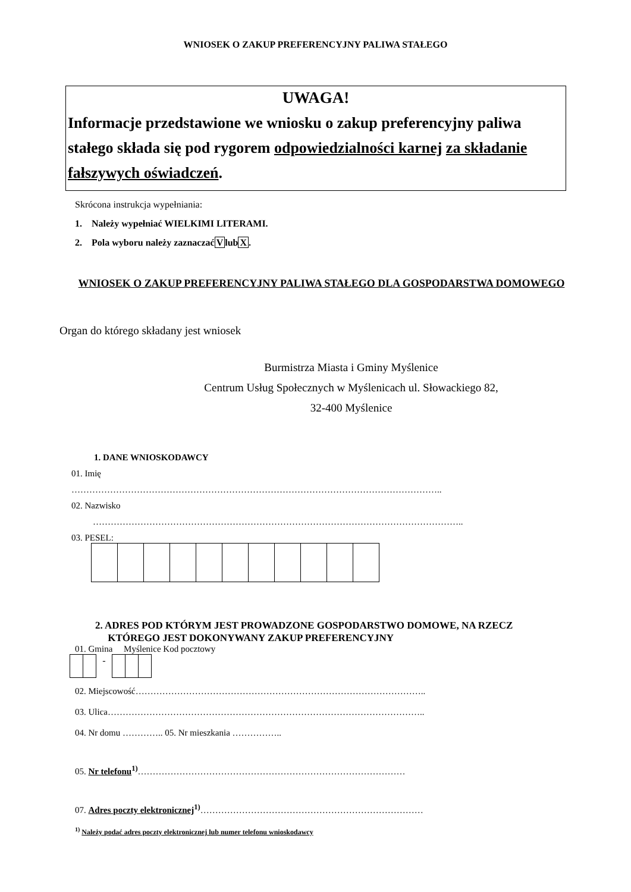WNIOSEK O ZAKUP PREFERENCYJNY PALIWA STAŁEGO
UWAGA!
Informacje przedstawione we wniosku o zakup preferencyjny paliwa stałego składa się pod rygorem odpowiedzialności karnej za składanie fałszywych oświadczeń.
Skrócona instrukcja wypełniania:
1. Należy wypełniać WIELKIMI LITERAMI.
2. Pola wyboru należy zaznaczaćVlubX.
WNIOSEK O ZAKUP PREFERENCYJNY PALIWA STAŁEGO DLA GOSPODARSTWA DOMOWEGO
Organ do którego składany jest wniosek
Burmistrza Miasta i Gminy Myślenice
Centrum Usług Społecznych w Myślenicach ul. Słowackiego 82,
32-400 Myślenice
1. DANE WNIOSKODAWCY
01. Imię
……………………………………………………………………………………………………………..
02. Nazwisko
……………………………………………………………………………………………………………..
03. PESEL:
2. ADRES POD KTÓRYM JEST PROWADZONE GOSPODARSTWO DOMOWE, NA RZECZ
KTÓREGO JEST DOKONYWANY ZAKUP PREFERENCYJNY
01. Gmina Myślenice Kod pocztowy
| | | - | | | |
02. Miejscowość……………………………………………………………………………………..
03. Ulica……………………………………………………………………………………………..
04. Nr domu ………….. 05. Nr mieszkania ……………..
05. Nr telefonu<sup>1)</sup>………………………………………………………………………………
07. Adres poczty elektronicznej<sup>1)</sup>…………………………………………………………………
<sup>1)</sup> Należy podać adres poczty elektronicznej lub numer telefonu wnioskodawcy